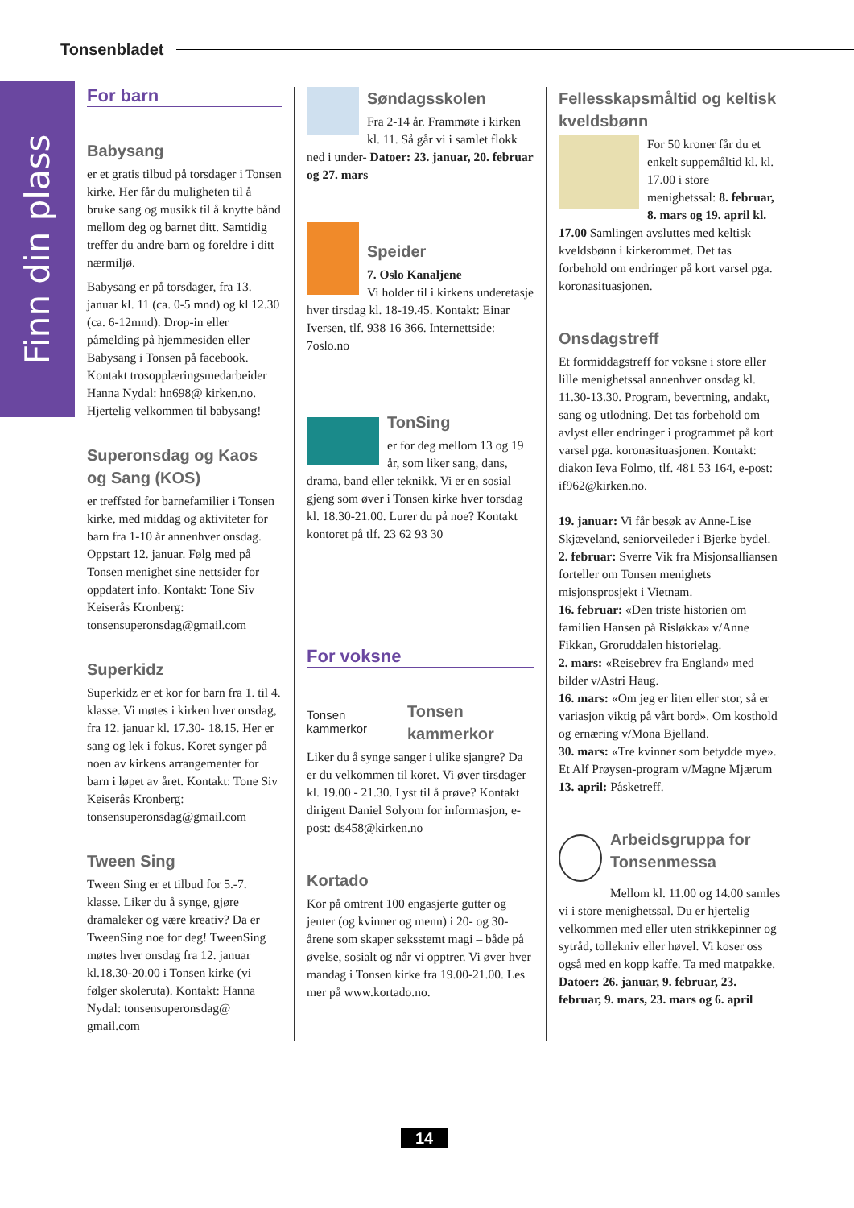Tonsenbladet
Finn din plass
For barn
Babysang
er et gratis tilbud på torsdager i Tonsen kirke. Her får du muligheten til å bruke sang og musikk til å knytte bånd mellom deg og barnet ditt. Samtidig treffer du andre barn og foreldre i ditt nærmiljø.
Babysang er på torsdager, fra 13. januar kl. 11 (ca. 0-5 mnd) og kl 12.30 (ca. 6-12mnd). Drop-in eller påmelding på hjemmesiden eller Babysang i Tonsen på facebook. Kontakt trosopplæringsmedarbeider Hanna Nydal: hn698@ kirken.no. Hjertelig velkommen til babysang!
Superonsdag og Kaos og Sang (KOS)
er treffsted for barnefamilier i Tonsen kirke, med middag og aktiviteter for barn fra 1-10 år annenhver onsdag. Oppstart 12. januar. Følg med på Tonsen menighet sine nettsider for oppdatert info. Kontakt: Tone Siv Keiserås Kronberg: tonsensuperonsdag@gmail.com
Superkidz
Superkidz er et kor for barn fra 1. til 4. klasse. Vi møtes i kirken hver onsdag, fra 12. januar kl. 17.30- 18.15. Her er sang og lek i fokus. Koret synger på noen av kirkens arrangementer for barn i løpet av året. Kontakt: Tone Siv Keiserås Kronberg: tonsensuperonsdag@gmail.com
Tween Sing
Tween Sing er et tilbud for 5.-7. klasse. Liker du å synge, gjøre dramaleker og være kreativ? Da er TweenSing noe for deg! TweenSing møtes hver onsdag fra 12. januar kl.18.30-20.00 i Tonsen kirke (vi følger skoleruta). Kontakt: Hanna Nydal: tonsensuperonsdag@ gmail.com
Søndagsskolen
Fra 2-14 år. Frammøte i kirken kl. 11. Så går vi i samlet flokk ned i under- Datoer: 23. januar, 20. februar og 27. mars
Speider
7. Oslo Kanaljene
Vi holder til i kirkens underetasje hver tirsdag kl. 18-19.45. Kontakt: Einar Iversen, tlf. 938 16 366. Internettside: 7oslo.no
TonSing
er for deg mellom 13 og 19 år, som liker sang, dans, drama, band eller teknikk. Vi er en sosial gjeng som øver i Tonsen kirke hver torsdag kl. 18.30-21.00. Lurer du på noe? Kontakt kontoret på tlf. 23 62 93 30
For voksne
Tonsen kammerkor
Tonsen kammerkor
Liker du å synge sanger i ulike sjangre? Da er du velkommen til koret. Vi øver tirsdager kl. 19.00 - 21.30. Lyst til å prøve? Kontakt dirigent Daniel Solyom for informasjon, e-post: ds458@kirken.no
Kortado
Kor på omtrent 100 engasjerte gutter og jenter (og kvinner og menn) i 20- og 30-årene som skaper seksstemt magi – både på øvelse, sosialt og når vi opptrer. Vi øver hver mandag i Tonsen kirke fra 19.00-21.00. Les mer på www.kortado.no.
Fellesskapsmåltid og keltisk kveldsbønn
For 50 kroner får du et enkelt suppemåltid kl. kl. 17.00 i store menighetssal: 8. februar, 8. mars og 19. april kl. 17.00 Samlingen avsluttes med keltisk kveldsbønn i kirkerommet. Det tas forbehold om endringer på kort varsel pga. koronasituasjonen.
Onsdagstreff
Et formiddagstreff for voksne i store eller lille menighetssal annenhver onsdag kl. 11.30-13.30. Program, bevertning, andakt, sang og utlodning. Det tas forbehold om avlyst eller endringer i programmet på kort varsel pga. koronasituasjonen. Kontakt: diakon Ieva Folmo, tlf. 481 53 164, e-post: if962@kirken.no.
19. januar: Vi får besøk av Anne-Lise Skjæveland, seniorveileder i Bjerke bydel.
2. februar: Sverre Vik fra Misjonsalliansen forteller om Tonsen menighets misjonsprosjekt i Vietnam.
16. februar: «Den triste historien om familien Hansen på Risløkka» v/Anne Fikkan, Groruddalen historielag.
2. mars: «Reisebrev fra England» med bilder v/Astri Haug.
16. mars: «Om jeg er liten eller stor, så er variasjon viktig på vårt bord». Om kosthold og ernæring v/Mona Bjelland.
30. mars: «Tre kvinner som betydde mye». Et Alf Prøysen-program v/Magne Mjærum
13. april: Påsketreff.
Arbeidsgruppa for Tonsenmessa
Mellom kl. 11.00 og 14.00 samles vi i store menighetssal. Du er hjertelig velkommen med eller uten strikkepinner og sytråd, tollekniv eller høvel. Vi koser oss også med en kopp kaffe. Ta med matpakke.
Datoer: 26. januar, 9. februar, 23. februar, 9. mars, 23. mars og 6. april
14